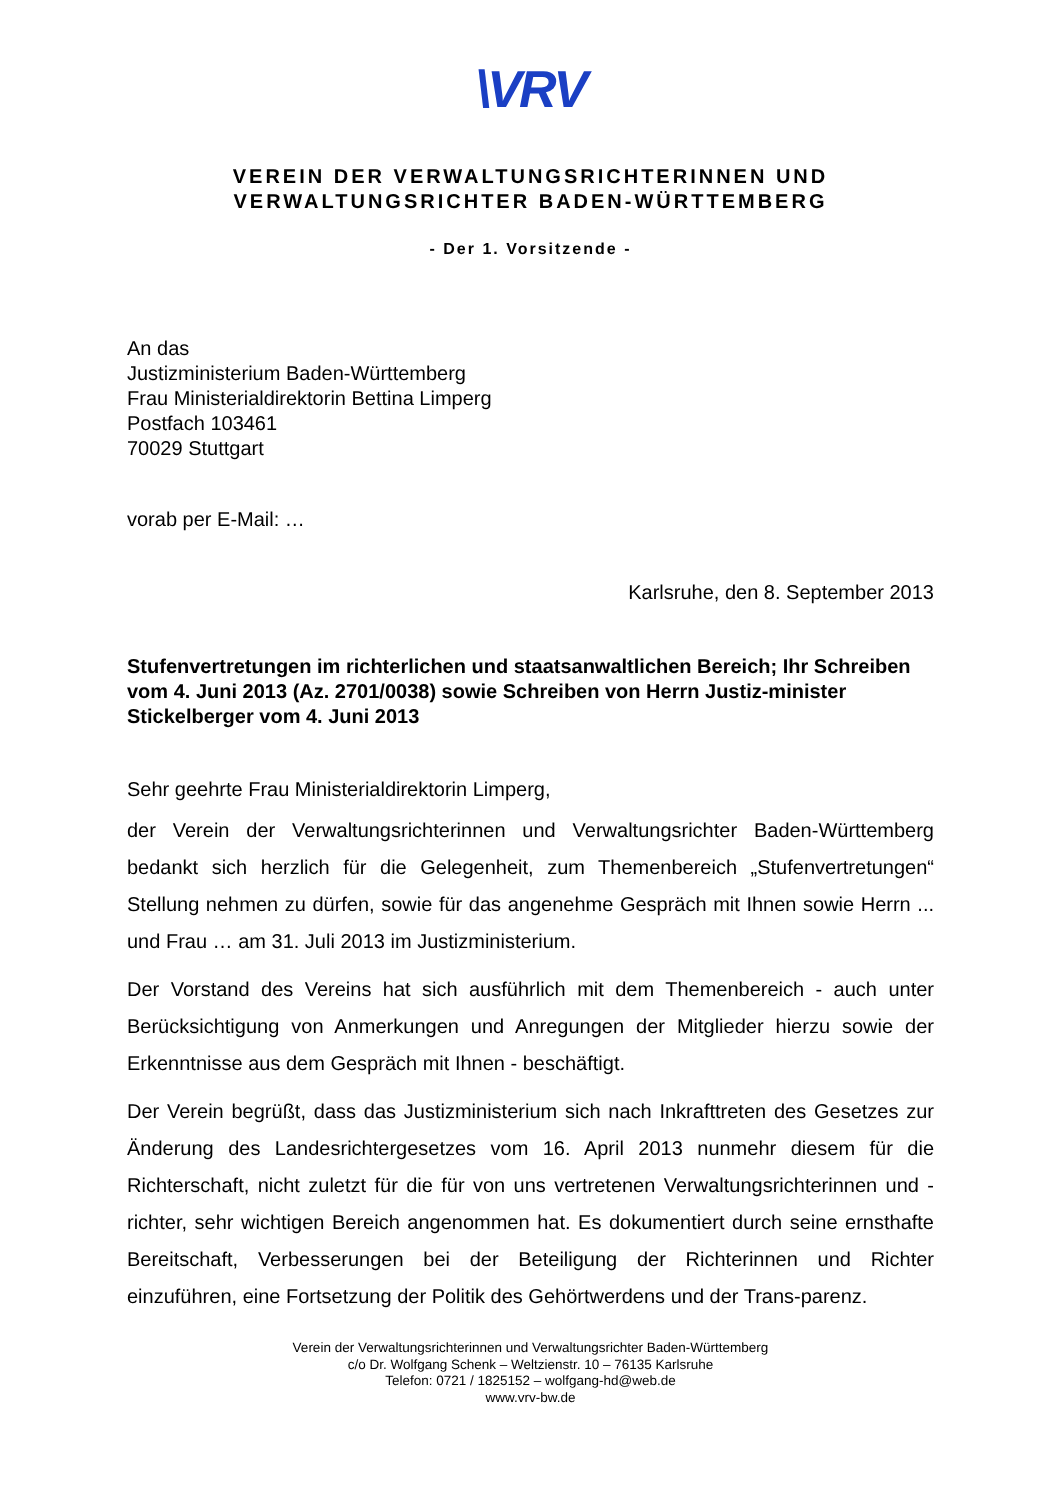\VRV
VEREIN DER VERWALTUNGSRICHTERINNEN UND
VERWALTUNGSRICHTER BADEN-WÜRTTEMBERG
- Der 1. Vorsitzende -
An das
Justizministerium Baden-Württemberg
Frau Ministerialdirektorin Bettina Limperg
Postfach 103461
70029 Stuttgart
vorab per E-Mail: …
Karlsruhe, den 8. September 2013
Stufenvertretungen im richterlichen und staatsanwaltlichen Bereich; Ihr Schreiben vom 4. Juni 2013 (Az. 2701/0038) sowie Schreiben von Herrn Justiz-minister Stickelberger vom 4. Juni 2013
Sehr geehrte Frau Ministerialdirektorin Limperg,
der Verein der Verwaltungsrichterinnen und Verwaltungsrichter Baden-Württemberg bedankt sich herzlich für die Gelegenheit, zum Themenbereich „Stufenvertretungen“ Stellung nehmen zu dürfen, sowie für das angenehme Gespräch mit Ihnen sowie Herrn ... und Frau … am 31. Juli 2013 im Justizministerium.
Der Vorstand des Vereins hat sich ausführlich mit dem Themenbereich - auch unter Berücksichtigung von Anmerkungen und Anregungen der Mitglieder hierzu sowie der Erkenntnisse aus dem Gespräch mit Ihnen - beschäftigt.
Der Verein begrüßt, dass das Justizministerium sich nach Inkrafttreten des Gesetzes zur Änderung des Landesrichtergesetzes vom 16. April 2013 nunmehr diesem für die Richterschaft, nicht zuletzt für die für von uns vertretenen Verwaltungsrichterinnen und -richter, sehr wichtigen Bereich angenommen hat. Es dokumentiert durch seine ernsthafte Bereitschaft, Verbesserungen bei der Beteiligung der Richterinnen und Richter einzuführen, eine Fortsetzung der Politik des Gehörtwerdens und der Trans-parenz.
Verein der Verwaltungsrichterinnen und Verwaltungsrichter Baden-Württemberg
c/o Dr. Wolfgang Schenk – Weltzienstr. 10 – 76135 Karlsruhe
Telefon: 0721 / 1825152 – wolfgang-hd@web.de
www.vrv-bw.de